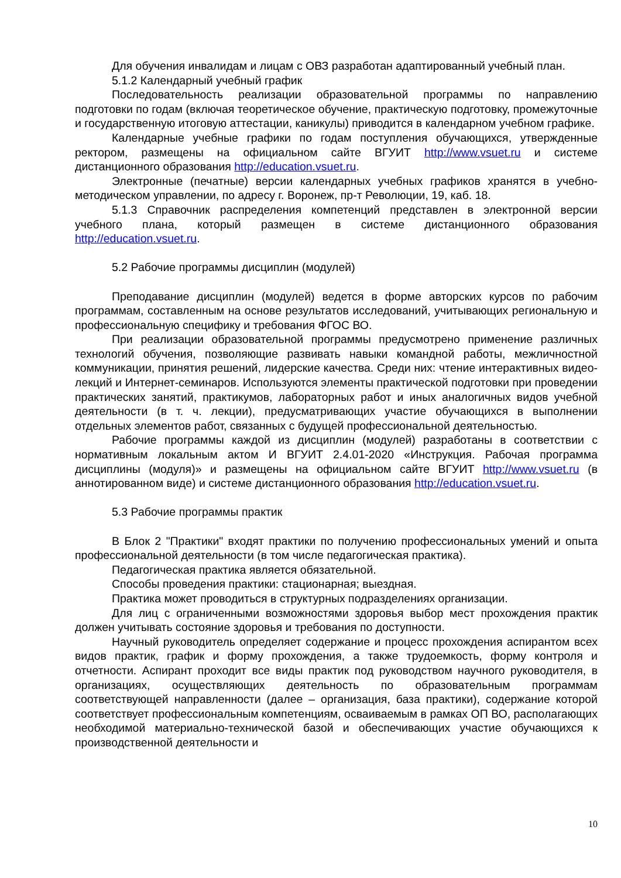Для обучения инвалидам и лицам с ОВЗ разработан адаптированный учебный план.
5.1.2 Календарный учебный график
Последовательность реализации образовательной программы по направлению подготовки по годам (включая теоретическое обучение, практическую подготовку, промежуточные и государственную итоговую аттестации, каникулы) приводится в календарном учебном графике.
Календарные учебные графики по годам поступления обучающихся, утвержденные ректором, размещены на официальном сайте ВГУИТ http://www.vsuet.ru и системе дистанционного образования http://education.vsuet.ru.
Электронные (печатные) версии календарных учебных графиков хранятся в учебно-методическом управлении, по адресу г. Воронеж, пр-т Революции, 19, каб. 18.
5.1.3 Справочник распределения компетенций представлен в электронной версии учебного плана, который размещен в системе дистанционного образования http://education.vsuet.ru.
5.2 Рабочие программы дисциплин (модулей)
Преподавание дисциплин (модулей) ведется в форме авторских курсов по рабочим программам, составленным на основе результатов исследований, учитывающих региональную и профессиональную специфику и требования ФГОС ВО.
При реализации образовательной программы предусмотрено применение различных технологий обучения, позволяющие развивать навыки командной работы, межличностной коммуникации, принятия решений, лидерские качества. Среди них: чтение интерактивных видео-лекций и Интернет-семинаров. Используются элементы практической подготовки при проведении практических занятий, практикумов, лабораторных работ и иных аналогичных видов учебной деятельности (в т. ч. лекции), предусматривающих участие обучающихся в выполнении отдельных элементов работ, связанных с будущей профессиональной деятельностью.
Рабочие программы каждой из дисциплин (модулей) разработаны в соответствии с нормативным локальным актом И ВГУИТ 2.4.01-2020 «Инструкция. Рабочая программа дисциплины (модуля)» и размещены на официальном сайте ВГУИТ http://www.vsuet.ru (в аннотированном виде) и системе дистанционного образования http://education.vsuet.ru.
5.3 Рабочие программы практик
В Блок 2 "Практики" входят практики по получению профессиональных умений и опыта профессиональной деятельности (в том числе педагогическая практика).
Педагогическая практика является обязательной.
Способы проведения практики: стационарная; выездная.
Практика может проводиться в структурных подразделениях организации.
Для лиц с ограниченными возможностями здоровья выбор мест прохождения практик должен учитывать состояние здоровья и требования по доступности.
Научный руководитель определяет содержание и процесс прохождения аспирантом всех видов практик, график и форму прохождения, а также трудоемкость, форму контроля и отчетности. Аспирант проходит все виды практик под руководством научного руководителя, в организациях, осуществляющих деятельность по образовательным программам соответствующей направленности (далее – организация, база практики), содержание которой соответствует профессиональным компетенциям, осваиваемым в рамках ОП ВО, располагающих необходимой материально-технической базой и обеспечивающих участие обучающихся к производственной деятельности и
10